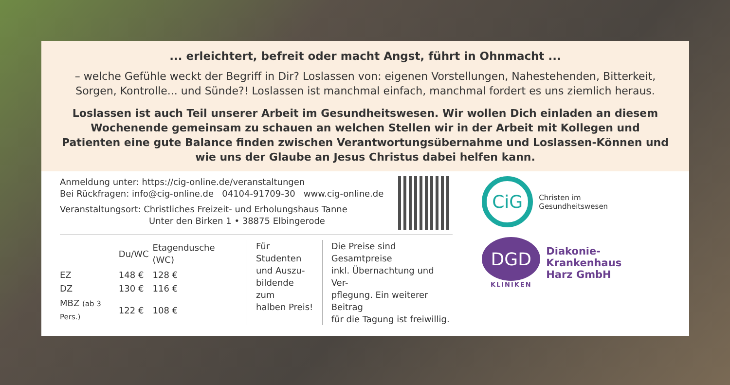... erleichtert, befreit oder macht Angst, führt in Ohnmacht ...
– welche Gefühle weckt der Begriff in Dir? Loslassen von: eigenen Vorstellungen, Nahestehenden, Bitterkeit, Sorgen, Kontrolle... und Sünde?! Loslassen ist manchmal einfach, manchmal fordert es uns ziemlich heraus.
Loslassen ist auch Teil unserer Arbeit im Gesundheitswesen. Wir wollen Dich einladen an diesem Wochenende gemeinsam zu schauen an welchen Stellen wir in der Arbeit mit Kollegen und Patienten eine gute Balance finden zwischen Verantwortungsübernahme und Loslassen-Können und wie uns der Glaube an Jesus Christus dabei helfen kann.
Anmeldung unter: https://cig-online.de/veranstaltungen
Bei Rückfragen: info@cig-online.de 04104-91709-30 www.cig-online.de
Veranstaltungsort: Christliches Freizeit- und Erholungshaus Tanne
Unter den Birken 1 • 38875 Elbingerode
| | Du/WC | Etagendusche (WC) |
| --- | --- | --- |
| EZ | 148 € | 128 € |
| DZ | 130 € | 116 € |
| MBZ (ab 3 Pers.) | 122 € | 108 € |
Für Studenten
und Auszu-
bildende zum
halben Preis!
Die Preise sind Gesamtpreise
inkl. Übernachtung und Ver-
pflegung. Ein weiterer Beitrag
für die Tagung ist freiwillig.
CiG
Christen im
Gesundheitswesen
DGD
KLINIKEN
Diakonie-Krankenhaus
Harz GmbH